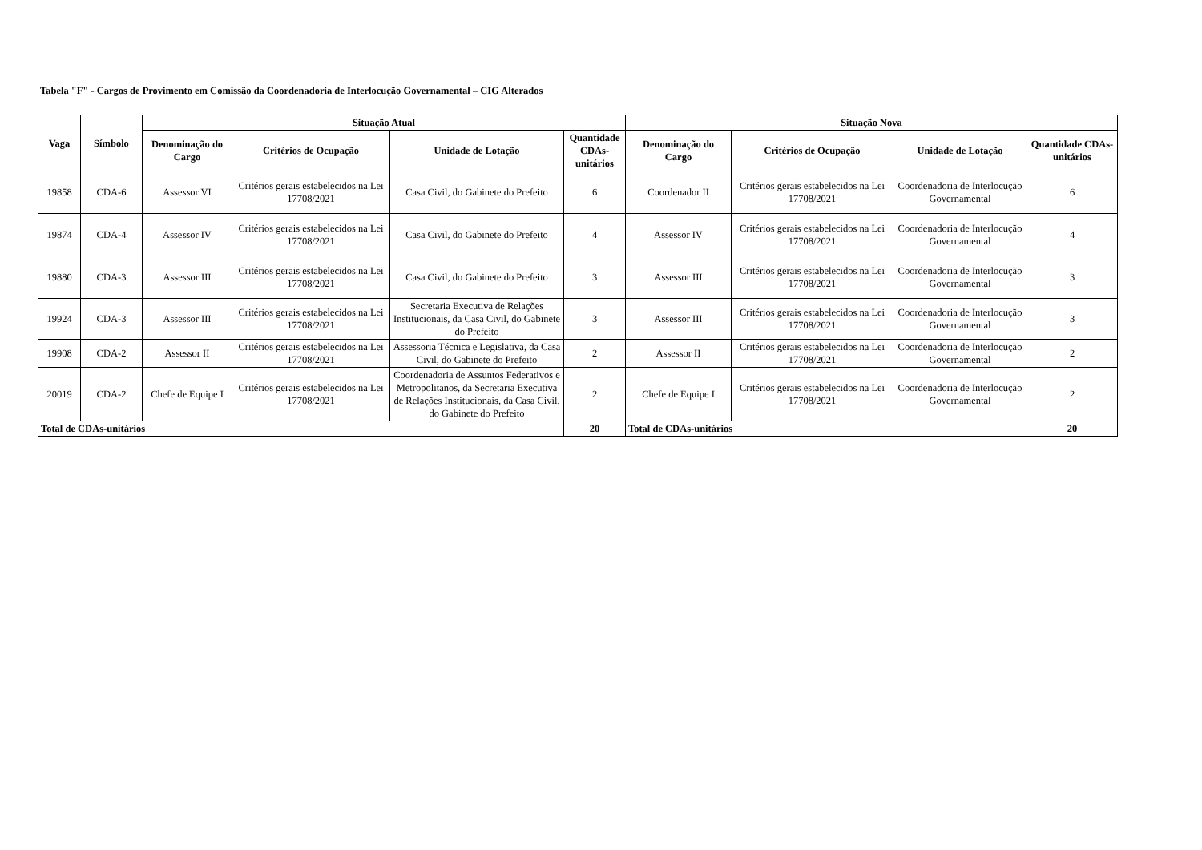Tabela "F" - Cargos de Provimento em Comissão da Coordenadoria de Interlocução Governamental – CIG Alterados
| Vaga | Símbolo | Situação Atual | | | | Situação Nova | | | |
| --- | --- | --- | --- | --- | --- | --- | --- | --- | --- |
| | | Denominação do Cargo | Critérios de Ocupação | Unidade de Lotação | Quantidade CDAs-unitários | Denominação do Cargo | Critérios de Ocupação | Unidade de Lotação | Quantidade CDAs-unitários |
| 19858 | CDA-6 | Assessor VI | Critérios gerais estabelecidos na Lei 17708/2021 | Casa Civil, do Gabinete do Prefeito | 6 | Coordenador II | Critérios gerais estabelecidos na Lei 17708/2021 | Coordenadoria de Interlocução Governamental | 6 |
| 19874 | CDA-4 | Assessor IV | Critérios gerais estabelecidos na Lei 17708/2021 | Casa Civil, do Gabinete do Prefeito | 4 | Assessor IV | Critérios gerais estabelecidos na Lei 17708/2021 | Coordenadoria de Interlocução Governamental | 4 |
| 19880 | CDA-3 | Assessor III | Critérios gerais estabelecidos na Lei 17708/2021 | Casa Civil, do Gabinete do Prefeito | 3 | Assessor III | Critérios gerais estabelecidos na Lei 17708/2021 | Coordenadoria de Interlocução Governamental | 3 |
| 19924 | CDA-3 | Assessor III | Critérios gerais estabelecidos na Lei 17708/2021 | Secretaria Executiva de Relações Institucionais, da Casa Civil, do Gabinete do Prefeito | 3 | Assessor III | Critérios gerais estabelecidos na Lei 17708/2021 | Coordenadoria de Interlocução Governamental | 3 |
| 19908 | CDA-2 | Assessor II | Critérios gerais estabelecidos na Lei 17708/2021 | Assessoria Técnica e Legislativa, da Casa Civil, do Gabinete do Prefeito | 2 | Assessor II | Critérios gerais estabelecidos na Lei 17708/2021 | Coordenadoria de Interlocução Governamental | 2 |
| 20019 | CDA-2 | Chefe de Equipe I | Critérios gerais estabelecidos na Lei 17708/2021 | Coordenadoria de Assuntos Federativos e Metropolitanos, da Secretaria Executiva de Relações Institucionais, da Casa Civil, do Gabinete do Prefeito | 2 | Chefe de Equipe I | Critérios gerais estabelecidos na Lei 17708/2021 | Coordenadoria de Interlocução Governamental | 2 |
| Total de CDAs-unitários | | | | | 20 | Total de CDAs-unitários | | | 20 |